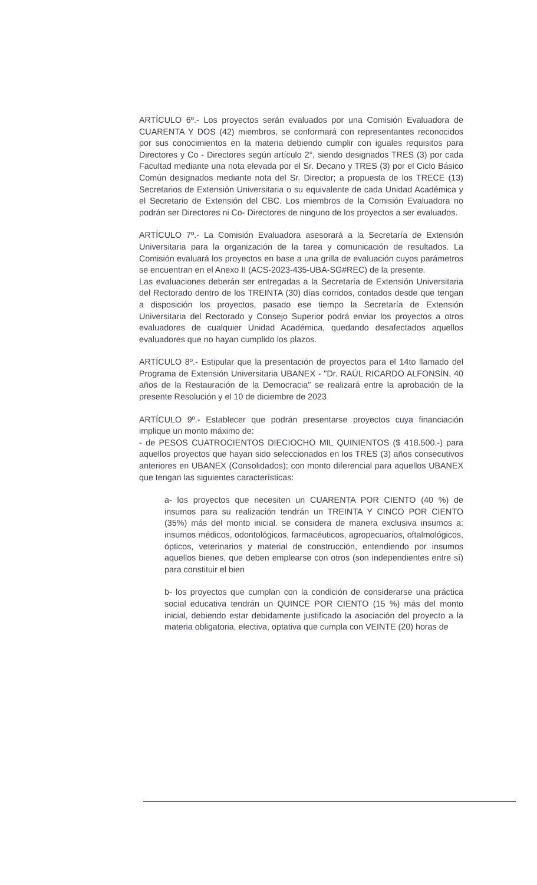ARTÍCULO 6º.- Los proyectos serán evaluados por una Comisión Evaluadora de CUARENTA Y DOS (42) miembros, se conformará con representantes reconocidos por sus conocimientos en la materia debiendo cumplir con iguales requisitos para Directores y Co - Directores según artículo 2°, siendo designados TRES (3) por cada Facultad mediante una nota elevada por el Sr. Decano y TRES (3) por el Ciclo Básico Común designados mediante nota del Sr. Director; a propuesta de los TRECE (13) Secretarios de Extensión Universitaria o su equivalente de cada Unidad Académica y el Secretario de Extensión del CBC. Los miembros de la Comisión Evaluadora no podrán ser Directores ni Co- Directores de ninguno de los proyectos a ser evaluados.
ARTÍCULO 7º.- La Comisión Evaluadora asesorará a la Secretaría de Extensión Universitaria para la organización de la tarea y comunicación de resultados. La Comisión evaluará los proyectos en base a una grilla de evaluación cuyos parámetros se encuentran en el Anexo II (ACS-2023-435-UBA-SG#REC) de la presente.
Las evaluaciones deberán ser entregadas a la Secretaría de Extensión Universitaria del Rectorado dentro de los TREINTA (30) días corridos, contados desde que tengan a disposición los proyectos, pasado ese tiempo la Secretaría de Extensión Universitaria del Rectorado y Consejo Superior podrá enviar los proyectos a otros evaluadores de cualquier Unidad Académica, quedando desafectados aquellos evaluadores que no hayan cumplido los plazos.
ARTÍCULO 8º.- Estipular que la presentación de proyectos para el 14to llamado del Programa de Extensión Universitaria UBANEX - "Dr. RAÚL RICARDO ALFONSÍN, 40 años de la Restauración de la Democracia" se realizará entre la aprobación de la presente Resolución y el 10 de diciembre de 2023
ARTÍCULO 9º.- Establecer que podrán presentarse proyectos cuya financiación implique un monto máximo de:
- de PESOS CUATROCIENTOS DIECIOCHO MIL QUINIENTOS ($ 418.500.-) para aquellos proyectos que hayan sido seleccionados en los TRES (3) años consecutivos anteriores en UBANEX (Consolidados); con monto diferencial para aquellos UBANEX que tengan las siguientes características:
a- los proyectos que necesiten un CUARENTA POR CIENTO (40 %) de insumos para su realización tendrán un TREINTA Y CINCO POR CIENTO (35%) más del monto inicial. se considera de manera exclusiva insumos a: insumos médicos, odontológicos, farmacéuticos, agropecuarios, oftalmológicos, ópticos, veterinarios y material de construcción, entendiendo por insumos aquellos bienes, que deben emplearse con otros (son independientes entre sí) para constituir el bien
b- los proyectos que cumplan con la condición de considerarse una práctica social educativa tendrán un QUINCE POR CIENTO (15 %) más del monto inicial, debiendo estar debidamente justificado la asociación del proyecto a la materia obligatoria, electiva, optativa que cumpla con VEINTE (20) horas de